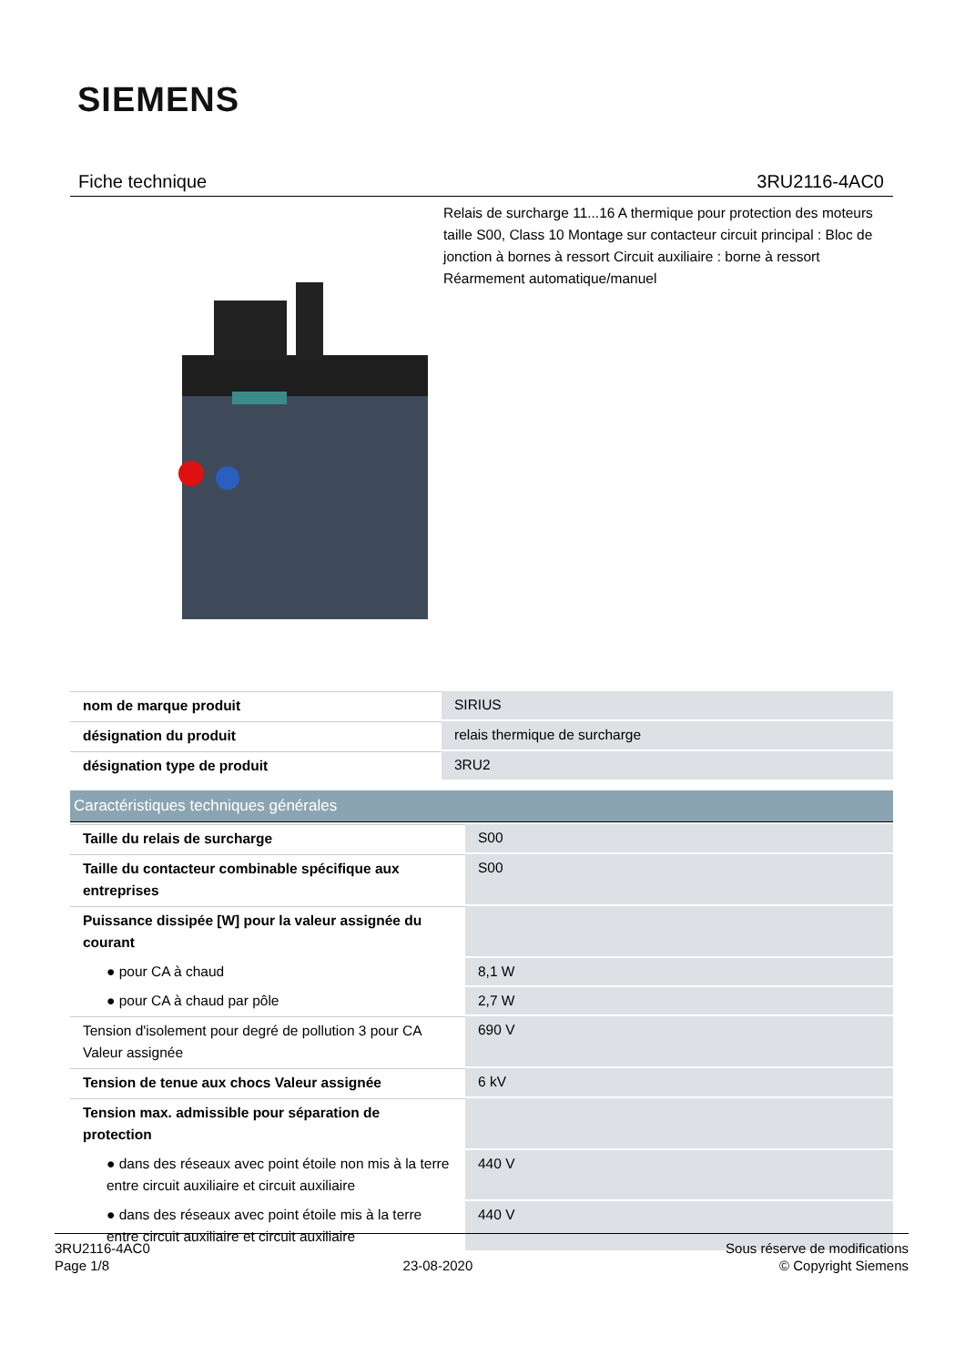SIEMENS
Fiche technique 3RU2116-4AC0
Relais de surcharge 11...16 A thermique pour protection des moteurs taille S00, Class 10 Montage sur contacteur circuit principal : Bloc de jonction à bornes à ressort Circuit auxiliaire : borne à ressort Réarmement automatique/manuel
| nom de marque produit | SIRIUS |
| désignation du produit | relais thermique de surcharge |
| désignation type de produit | 3RU2 |
| Caractéristiques techniques générales | |
| Taille du relais de surcharge | S00 |
| Taille du contacteur combinable spécifique aux entreprises | S00 |
| Puissance dissipée [W] pour la valeur assignée du courant | |
| ● pour CA à chaud | 8,1 W |
| ● pour CA à chaud par pôle | 2,7 W |
| Tension d'isolement pour degré de pollution 3 pour CA Valeur assignée | 690 V |
| Tension de tenue aux chocs Valeur assignée | 6 kV |
| Tension max. admissible pour séparation de protection | |
| ● dans des réseaux avec point étoile non mis à la terre entre circuit auxiliaire et circuit auxiliaire | 440 V |
| ● dans des réseaux avec point étoile mis à la terre entre circuit auxiliaire et circuit auxiliaire | 440 V |
3RU2116-4AC0
Page 1/8
23-08-2020
Sous réserve de modifications
© Copyright Siemens